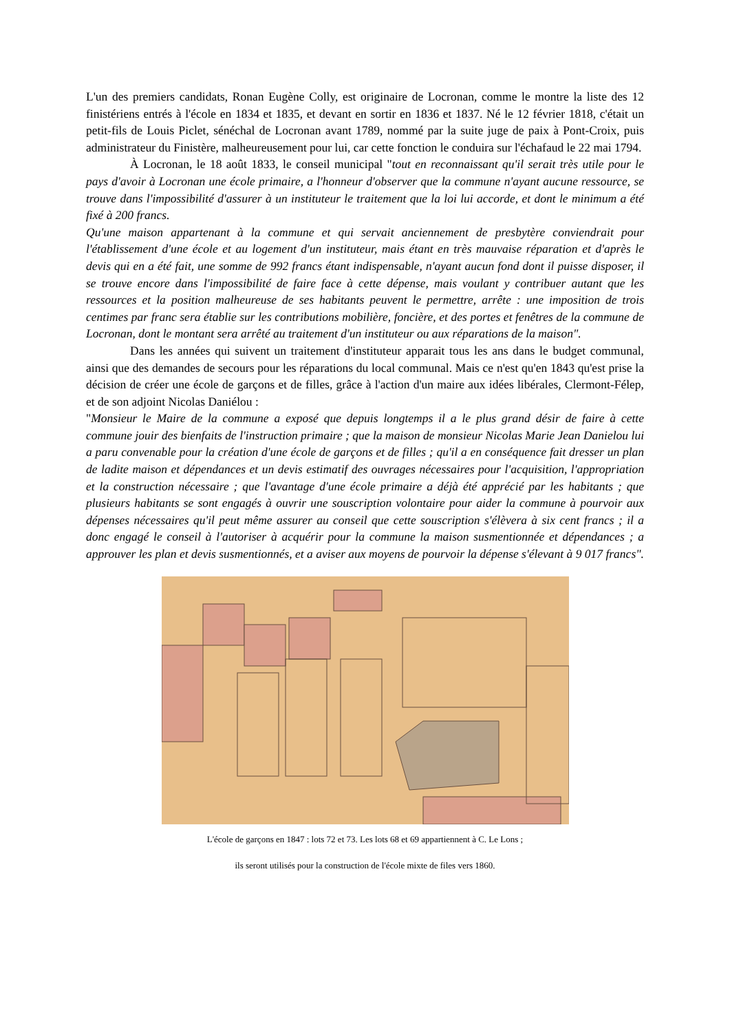L'un des premiers candidats, Ronan Eugène Colly, est originaire de Locronan, comme le montre la liste des 12 finistériens entrés à l'école en 1834 et 1835, et devant en sortir en 1836 et 1837. Né le 12 février 1818, c'était un petit-fils de Louis Piclet, sénéchal de Locronan avant 1789, nommé par la suite juge de paix à Pont-Croix, puis administrateur du Finistère, malheureusement pour lui, car cette fonction le conduira sur l'échafaud le 22 mai 1794.
À Locronan, le 18 août 1833, le conseil municipal "tout en reconnaissant qu'il serait très utile pour le pays d'avoir à Locronan une école primaire, a l'honneur d'observer que la commune n'ayant aucune ressource, se trouve dans l'impossibilité d'assurer à un instituteur le traitement que la loi lui accorde, et dont le minimum a été fixé à 200 francs.
Qu'une maison appartenant à la commune et qui servait anciennement de presbytère conviendrait pour l'établissement d'une école et au logement d'un instituteur, mais étant en très mauvaise réparation et d'après le devis qui en a été fait, une somme de 992 francs étant indispensable, n'ayant aucun fond dont il puisse disposer, il se trouve encore dans l'impossibilité de faire face à cette dépense, mais voulant y contribuer autant que les ressources et la position malheureuse de ses habitants peuvent le permettre, arrête : une imposition de trois centimes par franc sera établie sur les contributions mobilière, foncière, et des portes et fenêtres de la commune de Locronan, dont le montant sera arrêté au traitement d'un instituteur ou aux réparations de la maison".
Dans les années qui suivent un traitement d'instituteur apparait tous les ans dans le budget communal, ainsi que des demandes de secours pour les réparations du local communal. Mais ce n'est qu'en 1843 qu'est prise la décision de créer une école de garçons et de filles, grâce à l'action d'un maire aux idées libérales, Clermont-Félep, et de son adjoint Nicolas Daniélou :
"Monsieur le Maire de la commune a exposé que depuis longtemps il a le plus grand désir de faire à cette commune jouir des bienfaits de l'instruction primaire ; que la maison de monsieur Nicolas Marie Jean Danielou lui a paru convenable pour la création d'une école de garçons et de filles ; qu'il a en conséquence fait dresser un plan de ladite maison et dépendances et un devis estimatif des ouvrages nécessaires pour l'acquisition, l'appropriation et la construction nécessaire ; que l'avantage d'une école primaire a déjà été apprécié par les habitants ; que plusieurs habitants se sont engagés à ouvrir une souscription volontaire pour aider la commune à pourvoir aux dépenses nécessaires qu'il peut même assurer au conseil que cette souscription s'élèvera à six cent francs ; il a donc engagé le conseil à l'autoriser à acquérir pour la commune la maison susmentionnée et dépendances ; a approuver les plan et devis susmentionnés, et a aviser aux moyens de pourvoir la dépense s'élevant à 9 017 francs".
L'école de garçons en 1847 : lots 72 et 73. Les lots 68 et 69 appartiennent à C. Le Lons ;
ils seront utilisés pour la construction de l'école mixte de files vers 1860.